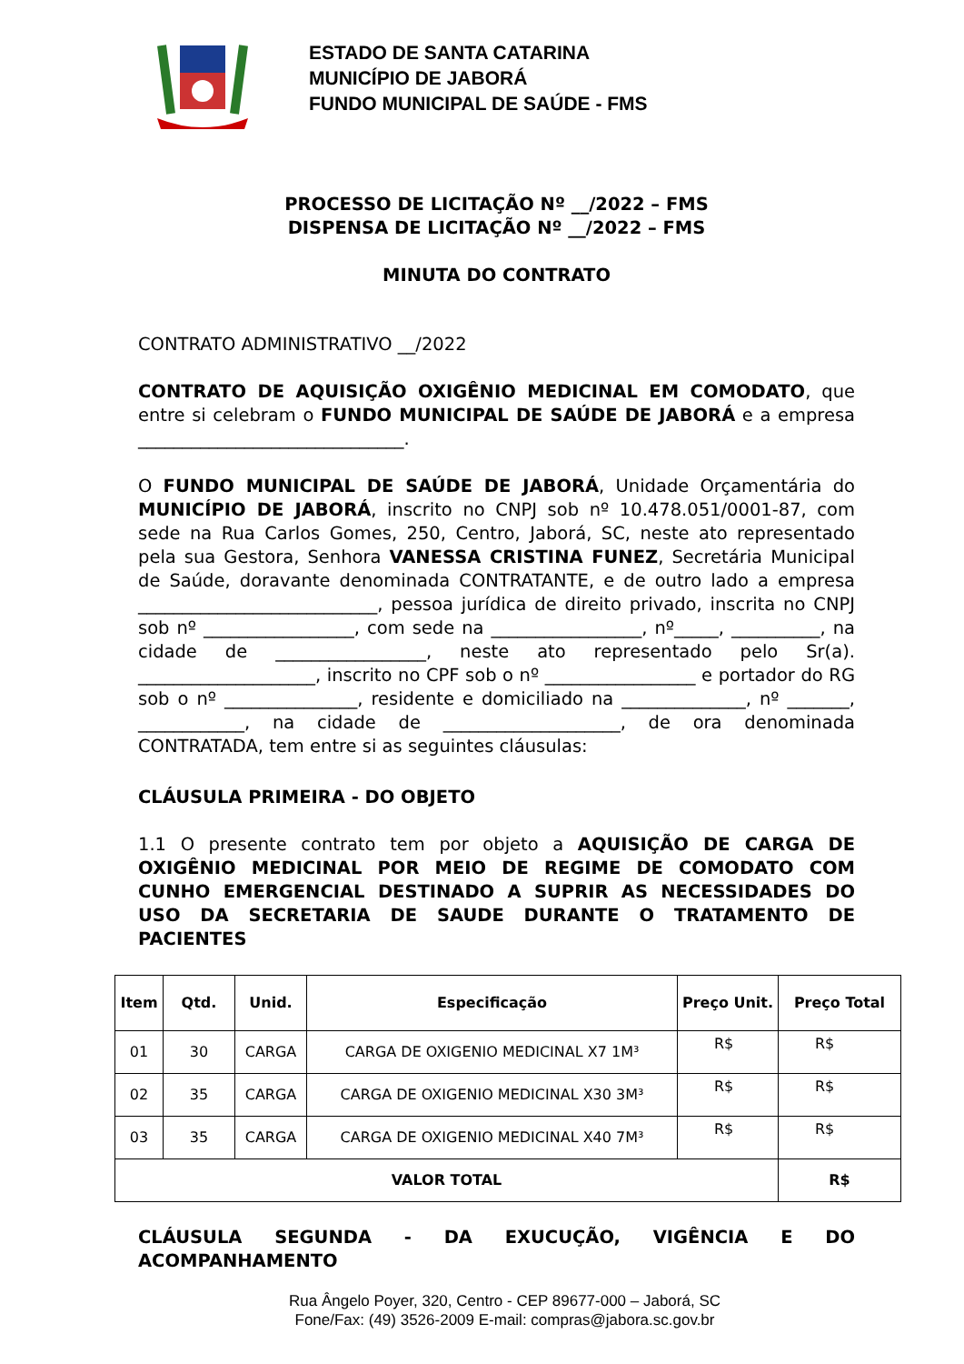ESTADO DE SANTA CATARINA
MUNICÍPIO DE JABORÁ
FUNDO MUNICIPAL DE SAÚDE - FMS
PROCESSO DE LICITAÇÃO Nº __/2022 – FMS
DISPENSA DE LICITAÇÃO Nº __/2022 – FMS
MINUTA DO CONTRATO
CONTRATO ADMINISTRATIVO __/2022
CONTRATO DE AQUISIÇÃO OXIGÊNIO MEDICINAL EM COMODATO, que entre si celebram o FUNDO MUNICIPAL DE SAÚDE DE JABORÁ e a empresa ______________________________.
O FUNDO MUNICIPAL DE SAÚDE DE JABORÁ, Unidade Orçamentária do MUNICÍPIO DE JABORÁ, inscrito no CNPJ sob nº 10.478.051/0001-87, com sede na Rua Carlos Gomes, 250, Centro, Jaborá, SC, neste ato representado pela sua Gestora, Senhora VANESSA CRISTINA FUNEZ, Secretária Municipal de Saúde, doravante denominada CONTRATANTE, e de outro lado a empresa ___________________________, pessoa jurídica de direito privado, inscrita no CNPJ sob nº _________________, com sede na _________________, nº_____, __________, na cidade de _________________, neste ato representado pelo Sr(a). ____________________, inscrito no CPF sob o nº _________________ e portador do RG sob o nº _______________, residente e domiciliado na ______________, nº _______, ____________, na cidade de ____________________, de ora denominada CONTRATADA, tem entre si as seguintes cláusulas:
CLÁUSULA PRIMEIRA - DO OBJETO
1.1 O presente contrato tem por objeto a AQUISIÇÃO DE CARGA DE OXIGÊNIO MEDICINAL POR MEIO DE REGIME DE COMODATO COM CUNHO EMERGENCIAL DESTINADO A SUPRIR AS NECESSIDADES DO USO DA SECRETARIA DE SAUDE DURANTE O TRATAMENTO DE PACIENTES
| Item | Qtd. | Unid. | Especificação | Preço Unit. | Preço Total |
| --- | --- | --- | --- | --- | --- |
| 01 | 30 | CARGA | CARGA DE OXIGENIO MEDICINAL X7 1M³ | R$ | R$ |
| 02 | 35 | CARGA | CARGA DE OXIGENIO MEDICINAL X30 3M³ | R$ | R$ |
| 03 | 35 | CARGA | CARGA DE OXIGENIO MEDICINAL X40 7M³ | R$ | R$ |
| VALOR TOTAL | | | | | R$ |
CLÁUSULA SEGUNDA - DA EXUCUÇÃO, VIGÊNCIA E DO
ACOMPANHAMENTO
Rua Ângelo Poyer, 320, Centro - CEP 89677-000 – Jaborá, SC
Fone/Fax: (49) 3526-2009 E-mail: compras@jabora.sc.gov.br